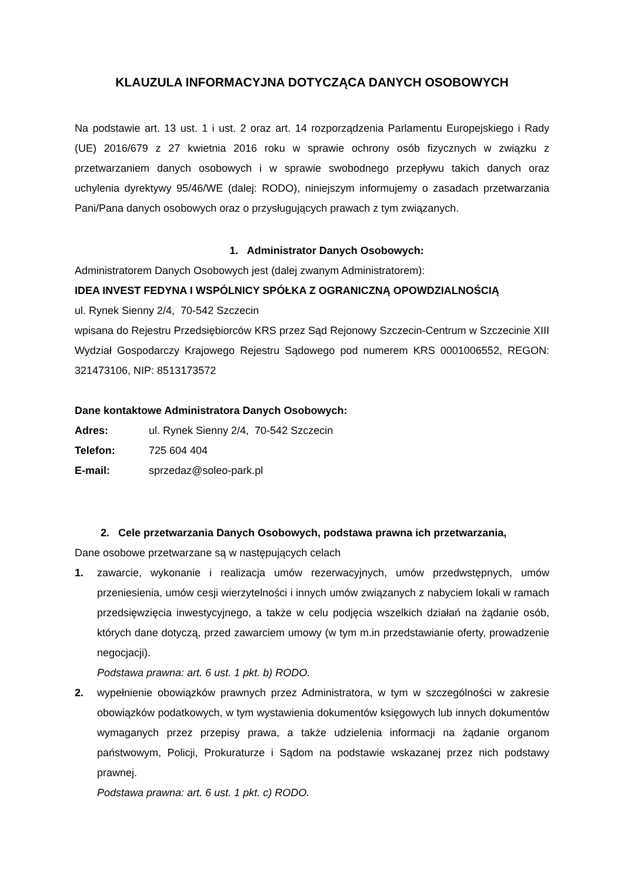KLAUZULA INFORMACYJNA DOTYCZĄCA DANYCH OSOBOWYCH
Na podstawie art. 13 ust. 1 i ust. 2 oraz art. 14 rozporządzenia Parlamentu Europejskiego i Rady (UE) 2016/679 z 27 kwietnia 2016 roku w sprawie ochrony osób fizycznych w związku z przetwarzaniem danych osobowych i w sprawie swobodnego przepływu takich danych oraz uchylenia dyrektywy 95/46/WE (dalej: RODO), niniejszym informujemy o zasadach przetwarzania Pani/Pana danych osobowych oraz o przysługujących prawach z tym związanych.
1. Administrator Danych Osobowych:
Administratorem Danych Osobowych jest (dalej zwanym Administratorem):
IDEA INVEST FEDYNA I WSPÓLNICY SPÓŁKA Z OGRANICZNĄ OPOWDZIALNOŚCIĄ
ul. Rynek Sienny 2/4, 70-542 Szczecin
wpisana do Rejestru Przedsiębiorców KRS przez Sąd Rejonowy Szczecin-Centrum w Szczecinie XIII Wydział Gospodarczy Krajowego Rejestru Sądowego pod numerem KRS 0001006552, REGON: 321473106, NIP: 8513173572
Dane kontaktowe Administratora Danych Osobowych:
Adres: ul. Rynek Sienny 2/4, 70-542 Szczecin
Telefon: 725 604 404
E-mail: sprzedaz@soleo-park.pl
2. Cele przetwarzania Danych Osobowych, podstawa prawna ich przetwarzania,
Dane osobowe przetwarzane są w następujących celach
1. zawarcie, wykonanie i realizacja umów rezerwacyjnych, umów przedwstępnych, umów przeniesienia, umów cesji wierzytelności i innych umów związanych z nabyciem lokali w ramach przedsięwzięcia inwestycyjnego, a także w celu podjęcia wszelkich działań na żądanie osób, których dane dotyczą, przed zawarciem umowy (w tym m.in przedstawianie oferty, prowadzenie negocjacji).
Podstawa prawna: art. 6 ust. 1 pkt. b) RODO.
2. wypełnienie obowiązków prawnych przez Administratora, w tym w szczególności w zakresie obowiązków podatkowych, w tym wystawienia dokumentów księgowych lub innych dokumentów wymaganych przez przepisy prawa, a także udzielenia informacji na żądanie organom państwowym, Policji, Prokuraturze i Sądom na podstawie wskazanej przez nich podstawy prawnej.
Podstawa prawna: art. 6 ust. 1 pkt. c) RODO.